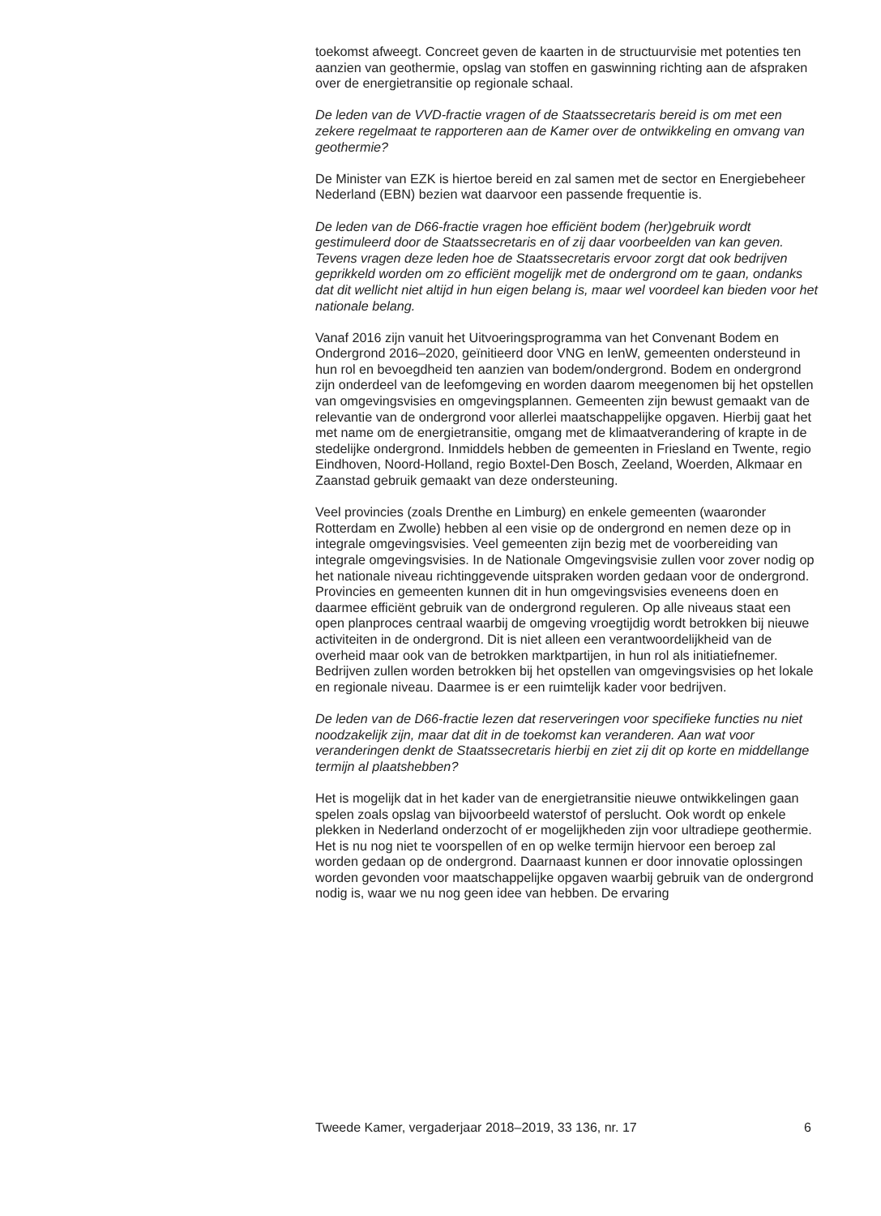toekomst afweegt. Concreet geven de kaarten in de structuurvisie met potenties ten aanzien van geothermie, opslag van stoffen en gaswinning richting aan de afspraken over de energietransitie op regionale schaal.
De leden van de VVD-fractie vragen of de Staatssecretaris bereid is om met een zekere regelmaat te rapporteren aan de Kamer over de ontwikkeling en omvang van geothermie?
De Minister van EZK is hiertoe bereid en zal samen met de sector en Energiebeheer Nederland (EBN) bezien wat daarvoor een passende frequentie is.
De leden van de D66-fractie vragen hoe efficiënt bodem (her)gebruik wordt gestimuleerd door de Staatssecretaris en of zij daar voorbeelden van kan geven. Tevens vragen deze leden hoe de Staatssecretaris ervoor zorgt dat ook bedrijven geprikkeld worden om zo efficiënt mogelijk met de ondergrond om te gaan, ondanks dat dit wellicht niet altijd in hun eigen belang is, maar wel voordeel kan bieden voor het nationale belang.
Vanaf 2016 zijn vanuit het Uitvoeringsprogramma van het Convenant Bodem en Ondergrond 2016–2020, geïnitieerd door VNG en IenW, gemeenten ondersteund in hun rol en bevoegdheid ten aanzien van bodem/ondergrond. Bodem en ondergrond zijn onderdeel van de leefomgeving en worden daarom meegenomen bij het opstellen van omgevingsvisies en omgevingsplannen. Gemeenten zijn bewust gemaakt van de relevantie van de ondergrond voor allerlei maatschappelijke opgaven. Hierbij gaat het met name om de energietransitie, omgang met de klimaatverandering of krapte in de stedelijke ondergrond. Inmiddels hebben de gemeenten in Friesland en Twente, regio Eindhoven, Noord-Holland, regio Boxtel-Den Bosch, Zeeland, Woerden, Alkmaar en Zaanstad gebruik gemaakt van deze ondersteuning.
Veel provincies (zoals Drenthe en Limburg) en enkele gemeenten (waaronder Rotterdam en Zwolle) hebben al een visie op de ondergrond en nemen deze op in integrale omgevingsvisies. Veel gemeenten zijn bezig met de voorbereiding van integrale omgevingsvisies. In de Nationale Omgevingsvisie zullen voor zover nodig op het nationale niveau richtinggevende uitspraken worden gedaan voor de ondergrond. Provincies en gemeenten kunnen dit in hun omgevingsvisies eveneens doen en daarmee efficiënt gebruik van de ondergrond reguleren. Op alle niveaus staat een open planproces centraal waarbij de omgeving vroegtijdig wordt betrokken bij nieuwe activiteiten in de ondergrond. Dit is niet alleen een verantwoordelijkheid van de overheid maar ook van de betrokken marktpartijen, in hun rol als initiatiefnemer. Bedrijven zullen worden betrokken bij het opstellen van omgevingsvisies op het lokale en regionale niveau. Daarmee is er een ruimtelijk kader voor bedrijven.
De leden van de D66-fractie lezen dat reserveringen voor specifieke functies nu niet noodzakelijk zijn, maar dat dit in de toekomst kan veranderen. Aan wat voor veranderingen denkt de Staatssecretaris hierbij en ziet zij dit op korte en middellange termijn al plaatshebben?
Het is mogelijk dat in het kader van de energietransitie nieuwe ontwikkelingen gaan spelen zoals opslag van bijvoorbeeld waterstof of perslucht. Ook wordt op enkele plekken in Nederland onderzocht of er mogelijkheden zijn voor ultradiepe geothermie. Het is nu nog niet te voorspellen of en op welke termijn hiervoor een beroep zal worden gedaan op de ondergrond. Daarnaast kunnen er door innovatie oplossingen worden gevonden voor maatschappelijke opgaven waarbij gebruik van de ondergrond nodig is, waar we nu nog geen idee van hebben. De ervaring
Tweede Kamer, vergaderjaar 2018–2019, 33 136, nr. 17 6